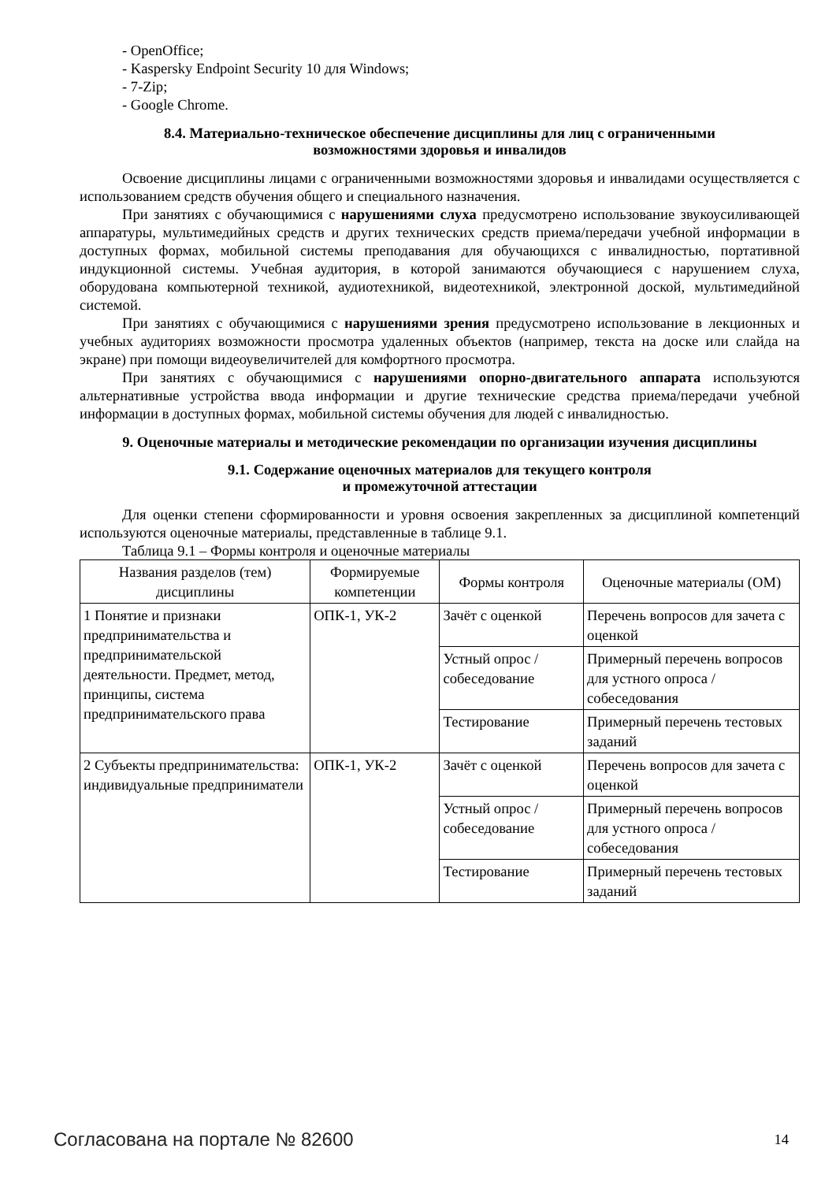- OpenOffice;
- Kaspersky Endpoint Security 10 для Windows;
- 7-Zip;
- Google Chrome.
8.4. Материально-техническое обеспечение дисциплины для лиц с ограниченными возможностями здоровья и инвалидов
Освоение дисциплины лицами с ограниченными возможностями здоровья и инвалидами осуществляется с использованием средств обучения общего и специального назначения.
При занятиях с обучающимися с нарушениями слуха предусмотрено использование звукоусиливающей аппаратуры, мультимедийных средств и других технических средств приема/передачи учебной информации в доступных формах, мобильной системы преподавания для обучающихся с инвалидностью, портативной индукционной системы. Учебная аудитория, в которой занимаются обучающиеся с нарушением слуха, оборудована компьютерной техникой, аудиотехникой, видеотехникой, электронной доской, мультимедийной системой.
При занятиях с обучающимися с нарушениями зрения предусмотрено использование в лекционных и учебных аудиториях возможности просмотра удаленных объектов (например, текста на доске или слайда на экране) при помощи видеоувеличителей для комфортного просмотра.
При занятиях с обучающимися с нарушениями опорно-двигательного аппарата используются альтернативные устройства ввода информации и другие технические средства приема/передачи учебной информации в доступных формах, мобильной системы обучения для людей с инвалидностью.
9. Оценочные материалы и методические рекомендации по организации изучения дисциплины
9.1. Содержание оценочных материалов для текущего контроля
и промежуточной аттестации
Для оценки степени сформированности и уровня освоения закрепленных за дисциплиной компетенций используются оценочные материалы, представленные в таблице 9.1.
Таблица 9.1 – Формы контроля и оценочные материалы
| Названия разделов (тем) дисциплины | Формируемые компетенции | Формы контроля | Оценочные материалы (ОМ) |
| --- | --- | --- | --- |
| 1 Понятие и признаки предпринимательства и предпринимательской деятельности. Предмет, метод, принципы, система предпринимательского права | ОПК-1, УК-2 | Зачёт с оценкой | Перечень вопросов для зачета с оценкой |
| | | Устный опрос / собеседование | Примерный перечень вопросов для устного опроса / собеседования |
| | | Тестирование | Примерный перечень тестовых заданий |
| 2 Субъекты предпринимательства: индивидуальные предприниматели | ОПК-1, УК-2 | Зачёт с оценкой | Перечень вопросов для зачета с оценкой |
| | | Устный опрос / собеседование | Примерный перечень вопросов для устного опроса / собеседования |
| | | Тестирование | Примерный перечень тестовых заданий |
Согласована на портале № 82600 14